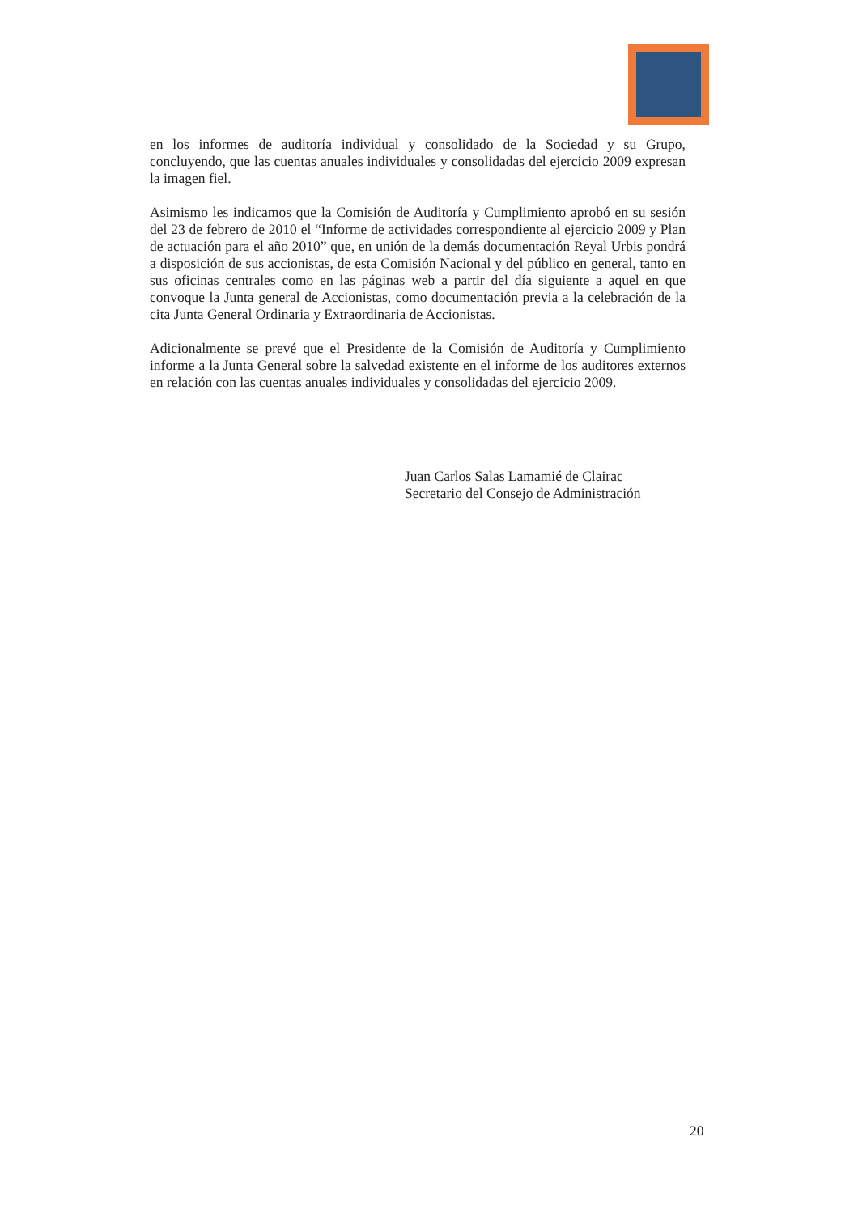en los informes de auditoría individual y consolidado de la Sociedad y su Grupo, concluyendo, que las cuentas anuales individuales y consolidadas del ejercicio 2009 expresan la imagen fiel.
Asimismo les indicamos que la Comisión de Auditoría y Cumplimiento aprobó en su sesión del 23 de febrero de 2010 el “Informe de actividades correspondiente al ejercicio 2009 y Plan de actuación para el año 2010” que, en unión de la demás documentación Reyal Urbis pondrá a disposición de sus accionistas, de esta Comisión Nacional y del público en general, tanto en sus oficinas centrales como en las páginas web a partir del día siguiente a aquel en que convoque la Junta general de Accionistas, como documentación previa a la celebración de la cita Junta General Ordinaria y Extraordinaria de Accionistas.
Adicionalmente se prevé que el Presidente de la Comisión de Auditoría y Cumplimiento informe a la Junta General sobre la salvedad existente en el informe de los auditores externos en relación con las cuentas anuales individuales y consolidadas del ejercicio 2009.
Juan Carlos Salas Lamamié de Clairac
Secretario del Consejo de Administración
20